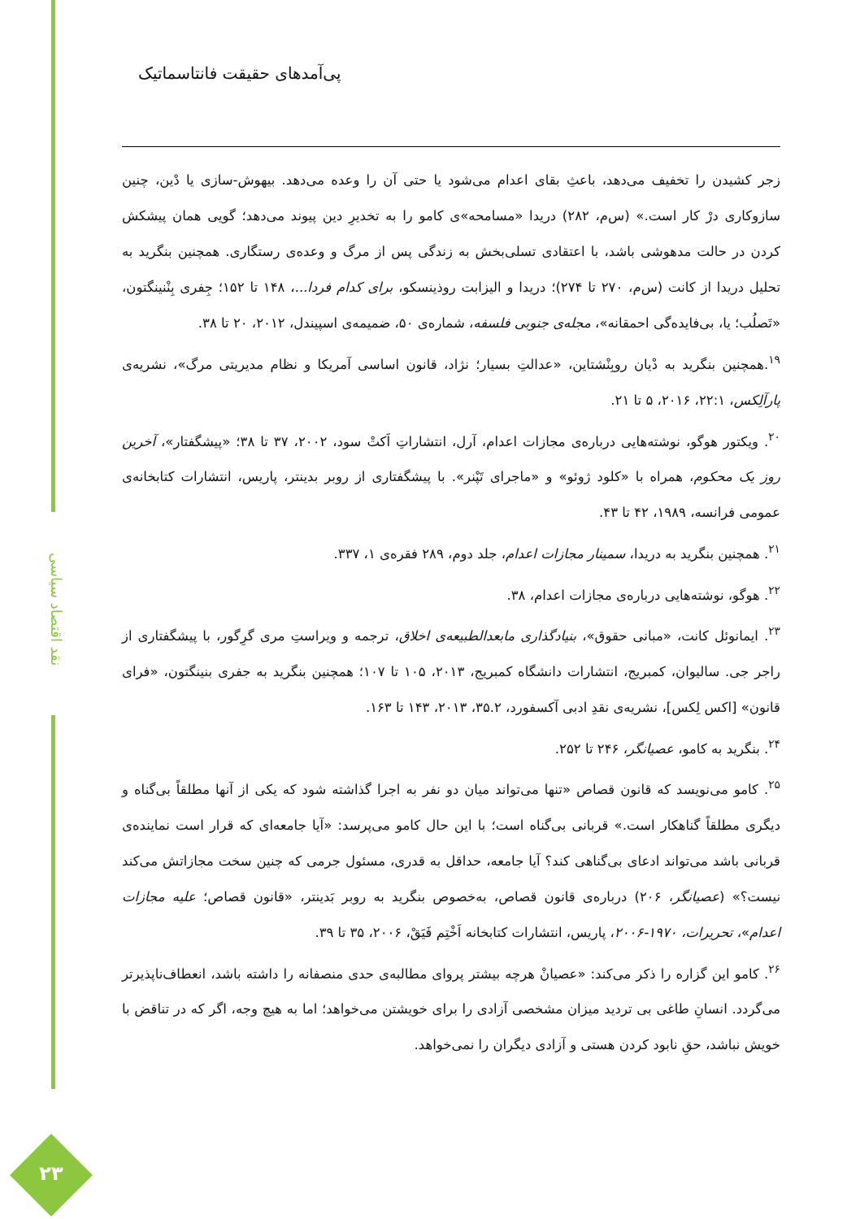نقد اقتصاد سیاسی
پی‌آمدهای حقیقت فانتاسماتیک
زجر کشیدن را تخفیف می‌دهد، باعثِ بقای اعدام می‌شود یا حتی آن را وعده می‌دهد. بیهوش-سازی یا دْین، چنین سازوکاری درْ کار است.» (س‌م، ۲۸۲) دریدا «مسامحه»ی کامو را به تخدیرِ دین پیوند می‌دهد؛ گویی همان پیشکش کردن در حالت مدهوشی باشد، با اعتقادی تسلی‌بخش به زندگی پس از مرگ و وعده‌ی رستگاری. همچنین بنگرید به تحلیل دریدا از کانت (س‌م، ۲۷۰ تا ۲۷۴)؛ دریدا و الیزابت روذینسکو، برای کدام فردا...، ۱۴۸ تا ۱۵۲؛ جِفری بِنْنینگتون، «تَصلُب؛ یا، بی‌فایده‌گی احمقانه»، مجله‌ی جنوبی فلسفه، شماره‌ی ۵۰، ضمیمه‌ی اسپیندل، ۲۰۱۲، ۲۰ تا ۳۸.
<sup>۱۹</sup>.همچنین بنگرید به دْیان روبِنْشتاین، «عدالتِ بسیار؛ نژاد، قانون اساسی آمریکا و نظام مدیریتی مرگ»، نشریه‌ی پارآلِکس، ۲۲:۱، ۲۰۱۶، ۵ تا ۲۱.
<sup>۲۰</sup>. ویکتور هوگو، نوشته‌هایی درباره‌ی مجازات اعدام، آرل، انتشاراتِ اَکتْ سود، ۲۰۰۲، ۳۷ تا ۳۸؛ «پیشگفتار»، آخرین روز یک محکوم، همراه با «کلود ژوئو» و «ماجرای تَپْنر». با پیشگفتاری از روبر بدینتر، پاریس، انتشارات کتابخانه‌ی عمومی فرانسه، ۱۹۸۹، ۴۲ تا ۴۳.
<sup>۲۱</sup>. همچنین بنگرید به دریدا، سمینار مجازات اعدام، جلد دوم، ۲۸۹ فقره‌ی ۱، ۳۳۷.
<sup>۲۲</sup>. هوگو، نوشته‌هایی درباره‌ی مجازات اعدام، ۳۸.
<sup>۲۳</sup>. ایمانوئل کانت، «مبانی حقوق»، بنیادگذاری مابعدالطبیعه‌ی اخلاق، ترجمه و ویراستِ مری گرِگور، با پیشگفتاری از راجر جی. سالیوان، کمبریج، انتشارات دانشگاه کمبریج، ۲۰۱۳، ۱۰۵ تا ۱۰۷؛ همچنین بنگرید به جفری بنینگتون، «فرای قانون» [اکس لِکس]، نشریه‌ی نقدِ ادبی آکسفورد، ۳۵.۲، ۲۰۱۳، ۱۴۳ تا ۱۶۳.
<sup>۲۴</sup>. بنگرید به کامو، عصیانگر، ۲۴۶ تا ۲۵۲.
<sup>۲۵</sup>. کامو می‌نویسد که قانون قصاص «تنها می‌تواند میان دو نفر به اجرا گذاشته شود که یکی از آنها مطلقاً بی‌گناه و دیگری مطلقاً گناهکار است.» قربانی بی‌گناه است؛ با این حال کامو می‌پرسد: «آیا جامعه‌ای که قرار است نماینده‌ی قربانی باشد می‌تواند ادعای بی‌گناهی کند؟ آیا جامعه، حداقل به قدری، مسئول جرمی که چنین سخت مجازاتش می‌کند نیست؟» (عصیانگر، ۲۰۶) درباره‌ی قانون قصاص، به‌خصوص بنگرید به روبر بَدینتر، «قانون قصاص؛ علیه مجازات اعدام»، تحریرات، ۱۹۷۰-۲۰۰۶، پاریس، انتشارات کتابخانه اَخْتِم فَیَقْ، ۲۰۰۶، ۳۵ تا ۳۹.
<sup>۲۶</sup>. کامو این گزاره را ذکر می‌کند: «عصیانْ هرچه بیشتر پروای مطالبه‌ی حدی منصفانه را داشته باشد، انعطاف‌ناپذیرتر می‌گردد. انسانِ طاغی بی تردید میزان مشخصی آزادی را برای خویشتن می‌خواهد؛ اما به هیچ وجه، اگر که در تناقض با خویش نباشد، حقِ نابود کردن هستی و آزادی دیگران را نمی‌خواهد.
۲۳